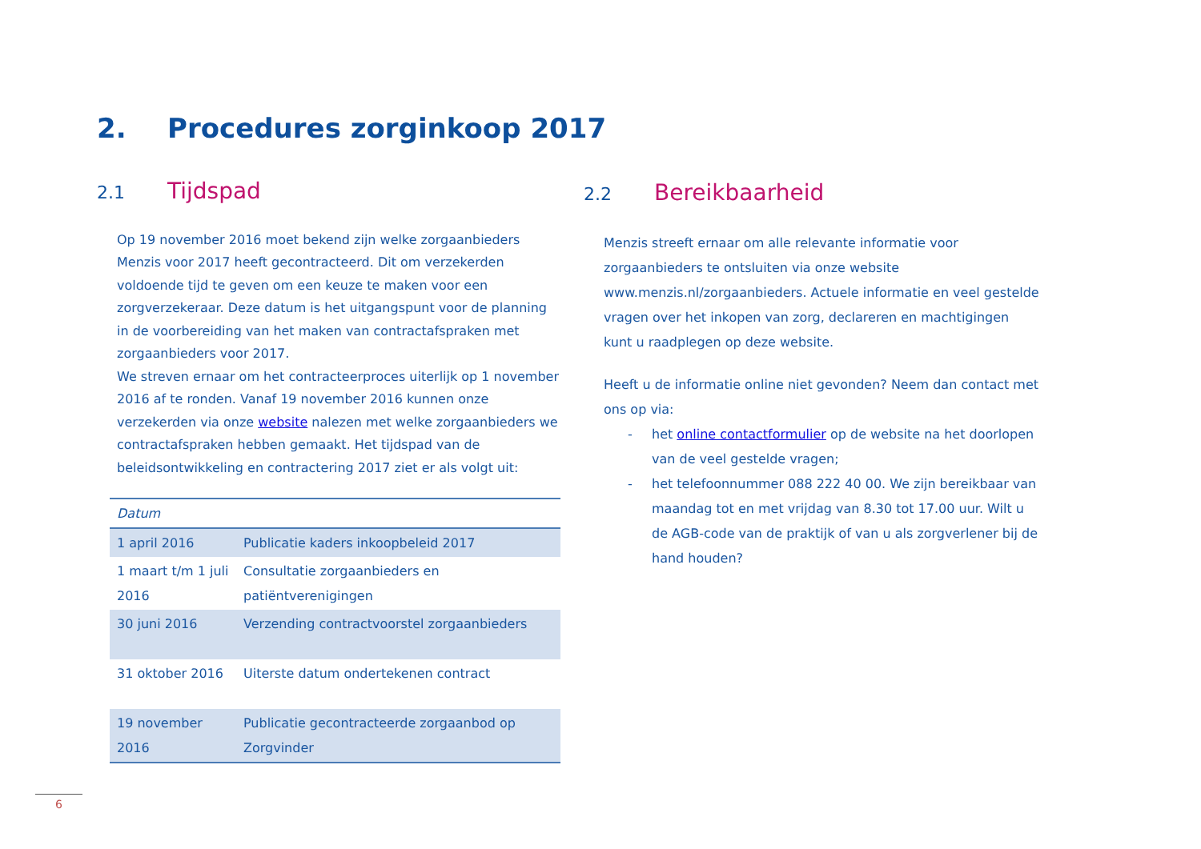2. Procedures zorginkoop 2017
2.1 Tijdspad
Op 19 november 2016 moet bekend zijn welke zorgaanbieders Menzis voor 2017 heeft gecontracteerd. Dit om verzekerden voldoende tijd te geven om een keuze te maken voor een zorgverzekeraar. Deze datum is het uitgangspunt voor de planning in de voorbereiding van het maken van contractafspraken met zorgaanbieders voor 2017.
We streven ernaar om het contracteerproces uiterlijk op 1 november 2016 af te ronden. Vanaf 19 november 2016 kunnen onze verzekerden via onze website nalezen met welke zorgaanbieders we contractafspraken hebben gemaakt. Het tijdspad van de beleidsontwikkeling en contractering 2017 ziet er als volgt uit:
| Datum | |
| --- | --- |
| 1 april 2016 | Publicatie kaders inkoopbeleid 2017 |
| 1 maart t/m 1 juli 2016 | Consultatie zorgaanbieders en patiëntverenigingen |
| 30 juni 2016 | Verzending contractvoorstel zorgaanbieders |
| 31 oktober 2016 | Uiterste datum ondertekenen contract |
| 19 november 2016 | Publicatie gecontracteerde zorgaanbod op Zorgvinder |
2.2 Bereikbaarheid
Menzis streeft ernaar om alle relevante informatie voor zorgaanbieders te ontsluiten via onze website www.menzis.nl/zorgaanbieders. Actuele informatie en veel gestelde vragen over het inkopen van zorg, declareren en machtigingen kunt u raadplegen op deze website.
Heeft u de informatie online niet gevonden? Neem dan contact met ons op via:
- het online contactformulier op de website na het doorlopen van de veel gestelde vragen;
- het telefoonnummer 088 222 40 00. We zijn bereikbaar van maandag tot en met vrijdag van 8.30 tot 17.00 uur. Wilt u de AGB-code van de praktijk of van u als zorgverlener bij de hand houden?
6